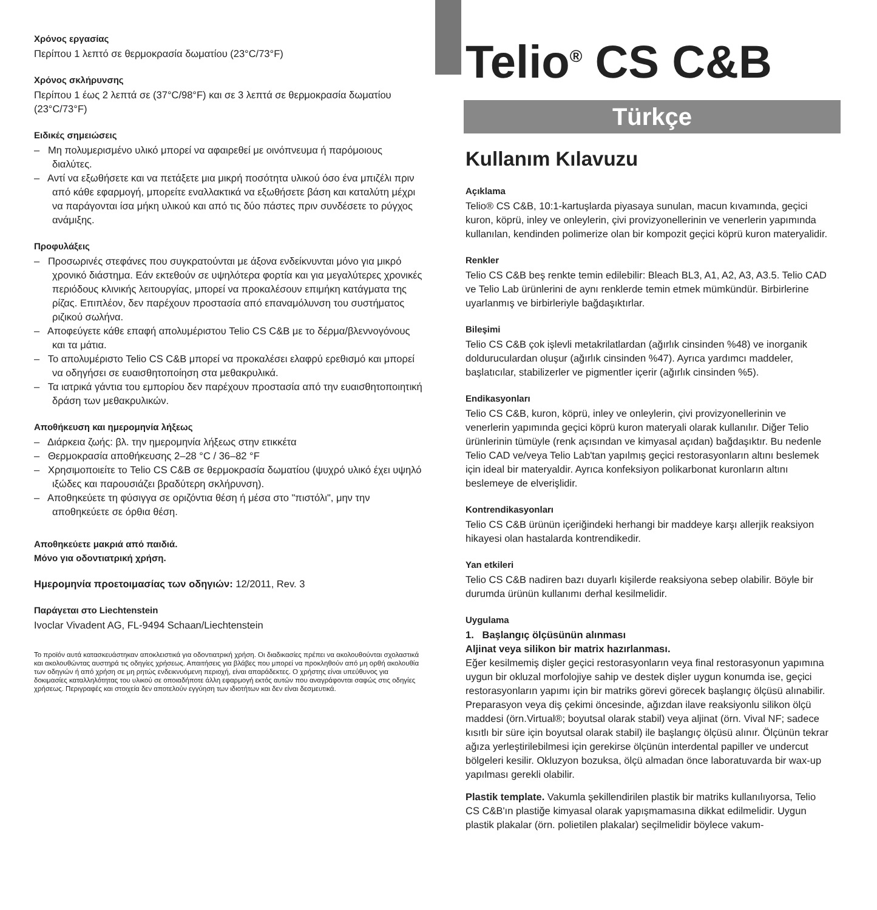Χρόνος εργασίας
Περίπου 1 λεπτό σε θερμοκρασία δωματίου (23°C/73°F)
Χρόνος σκλήρυνσης
Περίπου 1 έως 2 λεπτά σε (37°C/98°F) και σε 3 λεπτά σε θερμοκρασία δωματίου (23°C/73°F)
Ειδικές σημειώσεις
– Μη πολυμερισμένο υλικό μπορεί να αφαιρεθεί με οινόπνευμα ή παρόμοιους διαλύτες.
– Αντί να εξωθήσετε και να πετάξετε μια μικρή ποσότητα υλικού όσο ένα μπιζέλι πριν από κάθε εφαρμογή, μπορείτε εναλλακτικά να εξωθήσετε βάση και καταλύτη μέχρι να παράγονται ίσα μήκη υλικού και από τις δύο πάστες πριν συνδέσετε το ρύγχος ανάμιξης.
Προφυλάξεις
– Προσωρινές στεφάνες που συγκρατούνται με άξονα ενδείκνυνται μόνο για μικρό χρονικό διάστημα. Εάν εκτεθούν σε υψηλότερα φορτία και για μεγαλύτερες χρονικές περιόδους κλινικής λειτουργίας, μπορεί να προκαλέσουν επιμήκη κατάγματα της ρίζας. Επιπλέον, δεν παρέχουν προστασία από επαναμόλυνση του συστήματος ριζικού σωλήνα.
– Αποφεύγετε κάθε επαφή απολυμέριστου Telio CS C&B με το δέρμα/βλεννογόνους και τα μάτια.
– Το απολυμέριστο Telio CS C&B μπορεί να προκαλέσει ελαφρύ ερεθισμό και μπορεί να οδηγήσει σε ευαισθητοποίηση στα μεθακρυλικά.
– Τα ιατρικά γάντια του εμπορίου δεν παρέχουν προστασία από την ευαισθητοποιητική δράση των μεθακρυλικών.
Αποθήκευση και ημερομηνία λήξεως
– Διάρκεια ζωής: βλ. την ημερομηνία λήξεως στην ετικκέτα
– Θερμοκρασία αποθήκευσης 2–28 °C / 36–82 °F
– Χρησιμοποιείτε το Telio CS C&B σε θερμοκρασία δωματίου (ψυχρό υλικό έχει υψηλό ιξώδες και παρουσιάζει βραδύτερη σκλήρυνση).
– Αποθηκεύετε τη φύσιγγα σε οριζόντια θέση ή μέσα στο "πιστόλι", μην την αποθηκεύετε σε όρθια θέση.
Αποθηκεύετε μακριά από παιδιά.
Μόνο για οδοντιατρική χρήση.
Ημερομηνία προετοιμασίας των οδηγιών: 12/2011, Rev. 3
Παράγεται στο Liechtenstein
Ivoclar Vivadent AG, FL-9494 Schaan/Liechtenstein
Το προϊόν αυτά κατασκευάστηκαν αποκλειστικά για οδοντιατρική χρήση. Οι διαδικασίες πρέπει να ακολουθούνται σχολαστικά και ακολουθώντας αυστηρά τις οδηγίες χρήσεως. Απαιτήσεις για βλάβες που μπορεί να προκληθούν από μη ορθή ακολουθία των οδηγιών ή από χρήση σε μη ρητώς ενδεικνυόμενη περιοχή, είναι απαράδεκτες. Ο χρήστης είναι υπεύθυνος για δοκιμασίες καταλληλότητας του υλικού σε οποιαδήποτε άλλη εφαρμογή εκτός αυτών που αναγράφονται σαφώς στις οδηγίες χρήσεως. Περιγραφές και στοιχεία δεν αποτελούν εγγύηση των ιδιοτήτων και δεν είναι δεσμευτικά.
Telio<sup>®</sup> CS C&B
Türkçe
Kullanım Kılavuzu
Açıklama
Telio® CS C&B, 10:1-kartuşlarda piyasaya sunulan, macun kıvamında, geçici kuron, köprü, inley ve onleylerin, çivi provizyonellerinin ve venerlerin yapımında kullanılan, kendinden polimerize olan bir kompozit geçici köprü kuron materyalidir.
Renkler
Telio CS C&B beş renkte temin edilebilir: Bleach BL3, A1, A2, A3, A3.5. Telio CAD ve Telio Lab ürünlerini de aynı renklerde temin etmek mümkündür. Birbirlerine uyarlanmış ve birbirleriyle bağdaşıktırlar.
Bileşimi
Telio CS C&B çok işlevli metakrilatlardan (ağırlık cinsinden %48) ve inorganik doldurucul­ardan oluşur (ağırlık cinsinden %47). Ayrıca yardımcı maddeler, başlatıcılar, stabilizerler ve pigmentler içerir (ağırlık cinsinden %5).
Endikasyonları
Telio CS C&B, kuron, köprü, inley ve onleylerin, çivi provizyonellerinin ve venerlerin yapımında geçici köprü kuron materyali olarak kullanılır. Diğer Telio ürünlerinin tümüyle (renk açısından ve kimyasal açıdan) bağdaşıktır. Bu nedenle Telio CAD ve/veya Telio Lab'tan yapılmış geçici restorasyonların altını beslemek için ideal bir materyaldir. Ayrıca konfeksiyon polikarbonat kuronların altını beslemeye de elverişlidir.
Kontrendikasyonları
Telio CS C&B ürünün içeriğindeki herhangi bir maddeye karşı allerjik reaksiyon hikayesi olan hastalarda kontrendikedir.
Yan etkileri
Telio CS C&B nadiren bazı duyarlı kişilerde reaksiyona sebep olabilir. Böyle bir durumda ürünün kullanımı derhal kesilmelidir.
Uygulama
1. Başlangıç ölçüsünün alınması
Aljinat veya silikon bir matrix hazırlanması.
Eğer kesilmemiş dişler geçici restorasyonların veya final restorasyonun yapımına uygun bir okluzal morfolojiye sahip ve destek dişler uygun konumda ise, geçici restorasyonların yapımı için bir matriks görevi görecek başlangıç ölçüsü alınabilir. Preparasyon veya diş çekimi öncesinde, ağızdan ilave reaksiyonlu silikon ölçü maddesi (örn.Virtual®; boyutsal olarak stabil) veya aljinat (örn. Vival NF; sadece kısıtlı bir süre için boyutsal olarak stabil) ile başlangıç ölçüsü alınır. Ölçünün tekrar ağıza yerleştirilebilmesi için gerekirse ölçünün interdental papiller ve undercut bölgeleri kesilir. Okluzyon bozuksa, ölçü almadan önce laboratuvarda bir wax-up yapılması gerekli olabilir.
Plastik template. Vakumla şekillendirilen plastik bir matriks kullanılıyorsa, Telio CS C&B'ın plastiğe kimyasal olarak yapışmamasına dikkat edilmelidir. Uygun plastik plakalar (örn. polietilen plakalar) seçilmelidir böylece vakum-